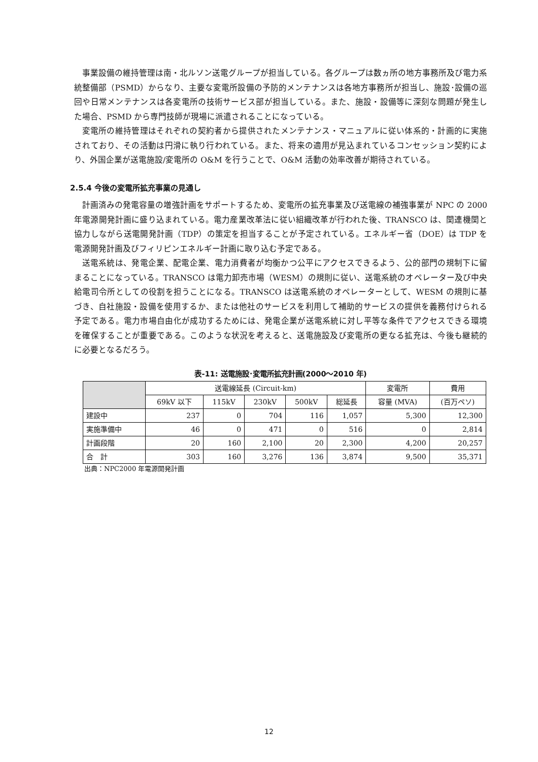事業設備の維持管理は南・北ルソン送電グループが担当している。各グループは数ヵ所の地方事務所及び電力系統整備部（PSMD）からなり、主要な変電所設備の予防的メンテナンスは各地方事務所が担当し、施設･設備の巡回や日常メンテナンスは各変電所の技術サービス部が担当している。また、施設・設備等に深刻な問題が発生した場合、PSMD から専門技師が現場に派遣されることになっている。
変電所の維持管理はそれぞれの契約者から提供されたメンテナンス・マニュアルに従い体系的・計画的に実施されており、その活動は円滑に執り行われている。また、将来の適用が見込まれているコンセッション契約により、外国企業が送電施設/変電所の O&M を行うことで、O&M 活動の効率改善が期待されている。
2.5.4 今後の変電所拡充事業の見通し
計画済みの発電容量の増強計画をサポートするため、変電所の拡充事業及び送電線の補強事業が NPC の 2000 年電源開発計画に盛り込まれている。電力産業改革法に従い組織改革が行われた後、TRANSCO は、関連機関と協力しながら送電開発計画（TDP）の策定を担当することが予定されている。エネルギー省（DOE）は TDP を電源開発計画及びフィリピンエネルギー計画に取り込む予定である。
送電系統は、発電企業、配電企業、電力消費者が均衡かつ公平にアクセスできるよう、公的部門の規制下に留まることになっている。TRANSCO は電力卸売市場（WESM）の規則に従い、送電系統のオペレーター及び中央給電司令所としての役割を担うことになる。TRANSCO は送電系統のオペレーターとして、WESM の規則に基づき、自社施設・設備を使用するか、または他社のサービスを利用して補助的サービスの提供を義務付けられる予定である。電力市場自由化が成功するためには、発電企業が送電系統に対し平等な条件でアクセスできる環境を確保することが重要である。このような状況を考えると、送電施設及び変電所の更なる拡充は、今後も継続的に必要となるだろう。
表-11: 送電施設･変電所拡充計画(2000～2010 年)
| | 送電線延長 (Circuit-km) | | | | | 変電所 | 費用 |
| --- | --- | --- | --- | --- | --- | --- | --- |
| | 69kV 以下 | 115kV | 230kV | 500kV | 総延長 | 容量 (MVA) | (百万ペソ) |
| 建設中 | 237 | 0 | 704 | 116 | 1,057 | 5,300 | 12,300 |
| 実施準備中 | 46 | 0 | 471 | 0 | 516 | 0 | 2,814 |
| 計画段階 | 20 | 160 | 2,100 | 20 | 2,300 | 4,200 | 20,257 |
| 合 計 | 303 | 160 | 3,276 | 136 | 3,874 | 9,500 | 35,371 |
出典：NPC2000 年電源開発計画
12